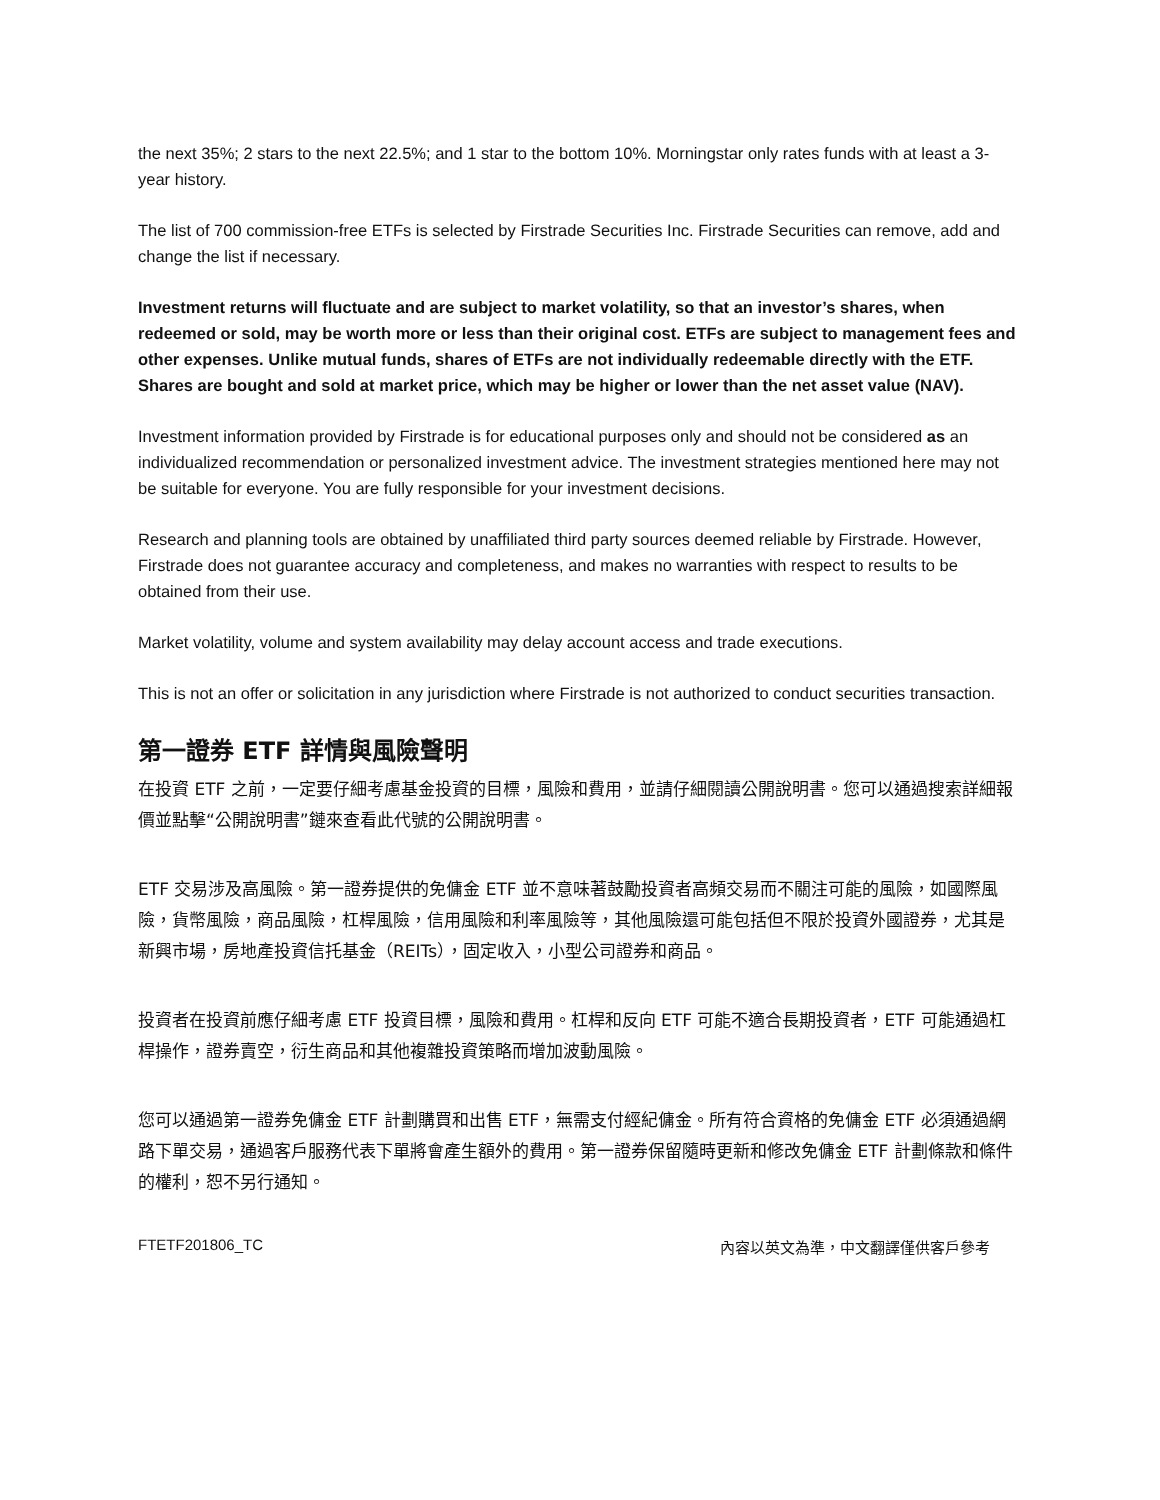the next 35%; 2 stars to the next 22.5%; and 1 star to the bottom 10%. Morningstar only rates funds with at least a 3-year history.
The list of 700 commission-free ETFs is selected by Firstrade Securities Inc. Firstrade Securities can remove, add and change the list if necessary.
Investment returns will fluctuate and are subject to market volatility, so that an investor’s shares, when redeemed or sold, may be worth more or less than their original cost. ETFs are subject to management fees and other expenses. Unlike mutual funds, shares of ETFs are not individually redeemable directly with the ETF. Shares are bought and sold at market price, which may be higher or lower than the net asset value (NAV).
Investment information provided by Firstrade is for educational purposes only and should not be considered as an individualized recommendation or personalized investment advice. The investment strategies mentioned here may not be suitable for everyone. You are fully responsible for your investment decisions.
Research and planning tools are obtained by unaffiliated third party sources deemed reliable by Firstrade. However, Firstrade does not guarantee accuracy and completeness, and makes no warranties with respect to results to be obtained from their use.
Market volatility, volume and system availability may delay account access and trade executions.
This is not an offer or solicitation in any jurisdiction where Firstrade is not authorized to conduct securities transaction.
第一證券 ETF 詳情與風險聲明
在投資 ETF 之前，一定要仔細考慮基金投資的目標，風險和費用，並請仔細閱讀公開說明書。您可以通過搜索詳細報價並點擊“公開說明書”鏈來查看此代號的公開說明書。
ETF 交易涉及高風險。第一證券提供的免傭金 ETF 並不意味著鼓勵投資者高頻交易而不關注可能的風險，如國際風險，貨幣風險，商品風險，杠桿風險，信用風險和利率風險等，其他風險還可能包括但不限於投資外國證券，尤其是新興市場，房地產投資信托基金（REITs），固定收入，小型公司證券和商品。
投資者在投資前應仔細考慮 ETF 投資目標，風險和費用。杠桿和反向 ETF 可能不適合長期投資者，ETF 可能通過杠桿操作，證券賣空，衍生商品和其他複雜投資策略而增加波動風險。
您可以通過第一證券免傭金 ETF 計劃購買和出售 ETF，無需支付經紀傭金。所有符合資格的免傭金 ETF 必須通過網路下單交易，通過客戶服務代表下單將會產生額外的費用。第一證券保留隨時更新和修改免傭金 ETF 計劃條款和條件的權利，恕不另行通知。
FTETF201806_TC 內容以英文為準，中文翻譯僅供客戶參考